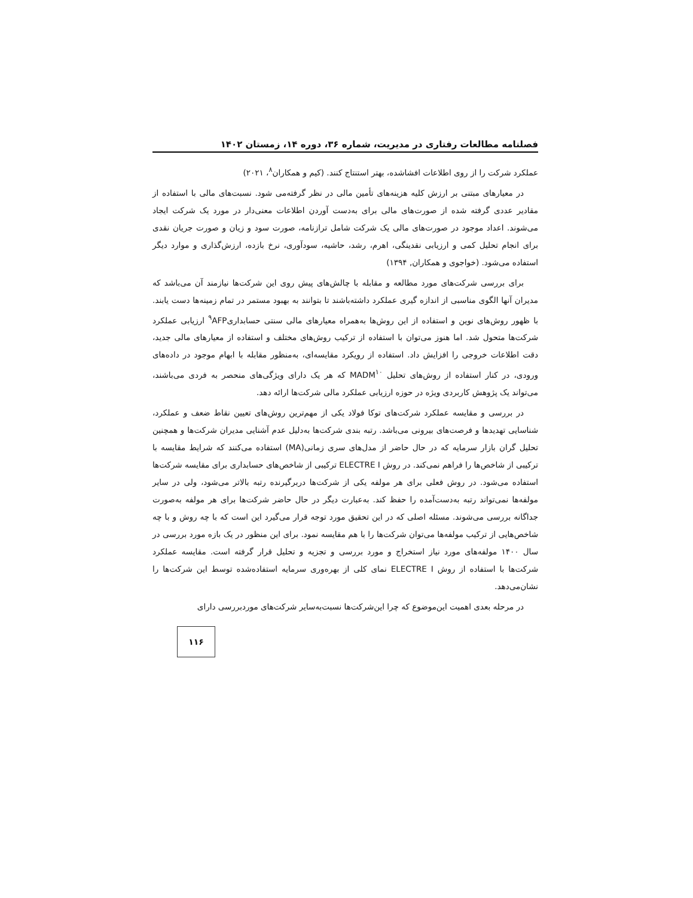فصلنامه مطالعات رفتاری در مدیریت، شماره ۳۶، دوره ۱۴، زمستان ۱۴۰۲
عملکرد شرکت را از روی اطلاعات افشاشده، بهتر استنتاج کنند. (کیم و همکاران<sup>۸</sup>، ۲۰۲۱)
در معیارهای مبتنی بر ارزش کلیه هزینه‌های تأمین مالی در نظر گرفته‌می شود. نسبت‌های مالی با استفاده از مقادیر عددی گرفته شده از صورت‌های مالی برای به‌دست آوردن اطلاعات معنی‌دار در مورد یک شرکت ایجاد می‌شوند. اعداد موجود در صورت‌های مالی یک شرکت شامل ترازنامه، صورت سود و زیان و صورت جریان نقدی برای انجام تحلیل کمی و ارزیابی نقدینگی، اهرم، رشد، حاشیه، سودآوری، نرخ بازده، ارزش‌گذاری و موارد دیگر استفاده می‌شود. (خواجوی و همکاران, ۱۳۹۴)
برای بررسی شرکت‌های مورد مطالعه و مقابله با چالش‌های پیش روی این شرکت‌ها نیازمند آن می‌باشد که مدیران آنها الگوی مناسبی از اندازه گیری عملکرد داشته‌باشند تا بتوانند به بهبود مستمر در تمام زمینه‌ها دست یابند. با ظهور روش‌های نوین و استفاده از این روش‌ها به‌همراه معیارهای مالی سنتی حسابداری<sup>۹</sup>AFP ارزیابی عملکرد شرکت‌ها متحول شد. اما هنوز می‌توان با استفاده از ترکیب روش‌های مختلف و استفاده از معیارهای مالی جدید، دقت اطلاعات خروجی را افزایش داد. استفاده از رویکرد مقایسه‌ای، به‌منظور مقابله با ابهام موجود در داده‌های ورودی، در کنار استفاده از روش‌های تحلیل MADM<sup>۱۰</sup> که هر یک دارای ویژگی‌های منحصر به فردی می‌باشند، می‌تواند یک پژوهش کاربردی ویژه در حوزه ارزیابی عملکرد مالی شرکت‌ها ارائه دهد.
در بررسی و مقایسه عملکرد شرکت‌های توکا فولاد یکی از مهم‌ترین روش‌های تعیین نقاط ضعف و عملکرد، شناسایی تهدیدها و فرصت‌های بیرونی می‌باشد. رتبه بندی شرکت‌ها به‌دلیل عدم آشنایی مدیران شرکت‌ها و همچنین تحلیل گران بازار سرمایه که در حال حاضر از مدل‌های سری زمانی(MA) استفاده می‌کنند که شرایط مقایسه با ترکیبی از شاخص‌ها را فراهم نمی‌کند. در روش ELECTRE I ترکیبی از شاخص‌های حسابداری برای مقایسه شرکت‌ها استفاده می‌شود. در روش فعلی برای هر مولفه یکی از شرکت‌ها دربرگیرنده رتبه بالاتر می‌شود، ولی در سایر مولفه‌ها نمی‌تواند رتبه به‌دست‌آمده را حفظ کند. به‌عبارت دیگر در حال حاضر شرکت‌ها برای هر مولفه به‌صورت جداگانه بررسی می‌شوند. مسئله اصلی که در این تحقیق مورد توجه قرار می‌گیرد این است که با چه روش و با چه شاخص‌هایی از ترکیب مولفه‌ها می‌توان شرکت‌ها را با هم مقایسه نمود. برای این منظور در یک بازه مورد بررسی در سال ۱۴۰۰ مولفه‌های مورد نیاز استخراج و مورد بررسی و تجزیه و تحلیل قرار گرفته است. مقایسه عملکرد شرکت‌ها با استفاده از روش ELECTRE I نمای کلی از بهره‌وری سرمایه استفاده‌شده توسط این شرکت‌ها را نشان‌می‌دهد.
در مرحله بعدی اهمیت این‌موضوع که چرا این‌شرکت‌ها نسبت‌به‌سایر شرکت‌های موردبررسی دارای
۱۱۶